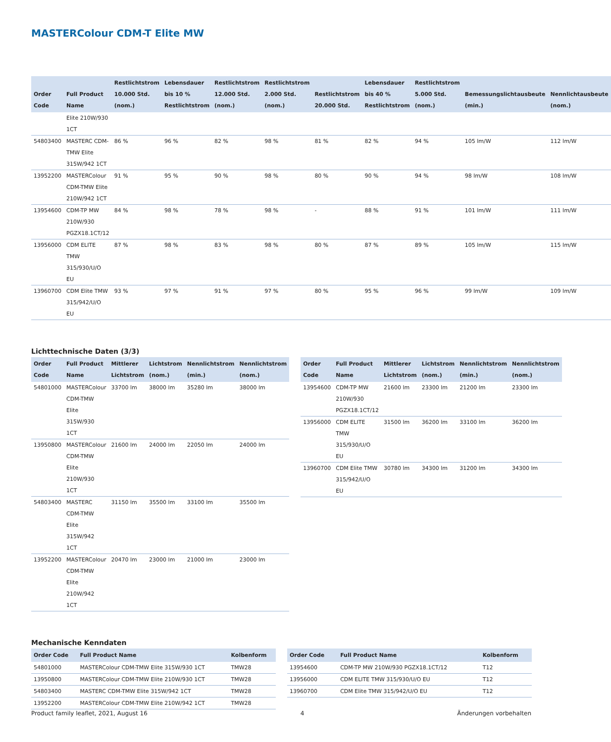MASTERColour CDM-T Elite MW
| Order Code | Full Product Name | Restlichtstrom 10.000 Std. (nom.) | Lebensdauer bis 10 % Restlichtstrom | Restlichtstrom 12.000 Std. (nom.) | Restlichtstrom 2.000 Std. (nom.) | Restlichtstrom 20.000 Std. | Lebensdauer bis 40 % Restlichtstrom | Restlichtstrom 5.000 Std. (nom.) | Bemessungslichtausbeute (min.) | Nennlichtausbeute (nom.) |
| --- | --- | --- | --- | --- | --- | --- | --- | --- | --- | --- |
| | Elite 210W/930 1CT | | | | | | | | | |
| 54803400 | MASTERC CDM-TMW Elite 315W/942 1CT | 86 % | 96 % | 82 % | 98 % | 81 % | 82 % | 94 % | 105 lm/W | 112 lm/W |
| 13952200 | MASTERColour CDM-TMW Elite 210W/942 1CT | 91 % | 95 % | 90 % | 98 % | 80 % | 90 % | 94 % | 98 lm/W | 108 lm/W |
| 13954600 | CDM-TP MW 210W/930 PGZX18.1CT/12 | 84 % | 98 % | 78 % | 98 % | - | 88 % | 91 % | 101 lm/W | 111 lm/W |
| 13956000 | CDM ELITE TMW 315/930/U/O EU | 87 % | 98 % | 83 % | 98 % | 80 % | 87 % | 89 % | 105 lm/W | 115 lm/W |
| 13960700 | CDM Elite TMW 315/942/U/O EU | 93 % | 97 % | 91 % | 97 % | 80 % | 95 % | 96 % | 99 lm/W | 109 lm/W |
Lichttechnische Daten (3/3)
| Order Code | Full Product Name | Mittlerer Lichtstrom | Lichtstrom (nom.) | Nennlichtstrom (min.) | Nennlichtstrom (nom.) |
| --- | --- | --- | --- | --- | --- |
| 54801000 | MASTERColour CDM-TMW Elite 315W/930 1CT | 33700 lm | 38000 lm | 35280 lm | 38000 lm |
| 13950800 | MASTERColour CDM-TMW Elite 210W/930 1CT | 21600 lm | 24000 lm | 22050 lm | 24000 lm |
| 54803400 | MASTERC CDM-TMW Elite 315W/942 1CT | 31150 lm | 35500 lm | 33100 lm | 35500 lm |
| 13952200 | MASTERColour CDM-TMW Elite 210W/942 1CT | 20470 lm | 23000 lm | 21000 lm | 23000 lm |
| Order Code | Full Product Name | Mittlerer Lichtstrom | Lichtstrom (nom.) | Nennlichtstrom (min.) | Nennlichtstrom (nom.) |
| --- | --- | --- | --- | --- | --- |
| 13954600 | CDM-TP MW 210W/930 PGZX18.1CT/12 | 21600 lm | 23300 lm | 21200 lm | 23300 lm |
| 13956000 | CDM ELITE TMW 315/930/U/O EU | 31500 lm | 36200 lm | 33100 lm | 36200 lm |
| 13960700 | CDM Elite TMW 315/942/U/O EU | 30780 lm | 34300 lm | 31200 lm | 34300 lm |
Mechanische Kenndaten
| Order Code | Full Product Name | Kolbenform |
| --- | --- | --- |
| 54801000 | MASTERColour CDM-TMW Elite 315W/930 1CT | TMW28 |
| 13950800 | MASTERColour CDM-TMW Elite 210W/930 1CT | TMW28 |
| 54803400 | MASTERC CDM-TMW Elite 315W/942 1CT | TMW28 |
| 13952200 | MASTERColour CDM-TMW Elite 210W/942 1CT | TMW28 |
| Order Code | Full Product Name | Kolbenform |
| --- | --- | --- |
| 13954600 | CDM-TP MW 210W/930 PGZX18.1CT/12 | T12 |
| 13956000 | CDM ELITE TMW 315/930/U/O EU | T12 |
| 13960700 | CDM Elite TMW 315/942/U/O EU | T12 |
Product family leaflet, 2021, August 16 4 Änderungen vorbehalten